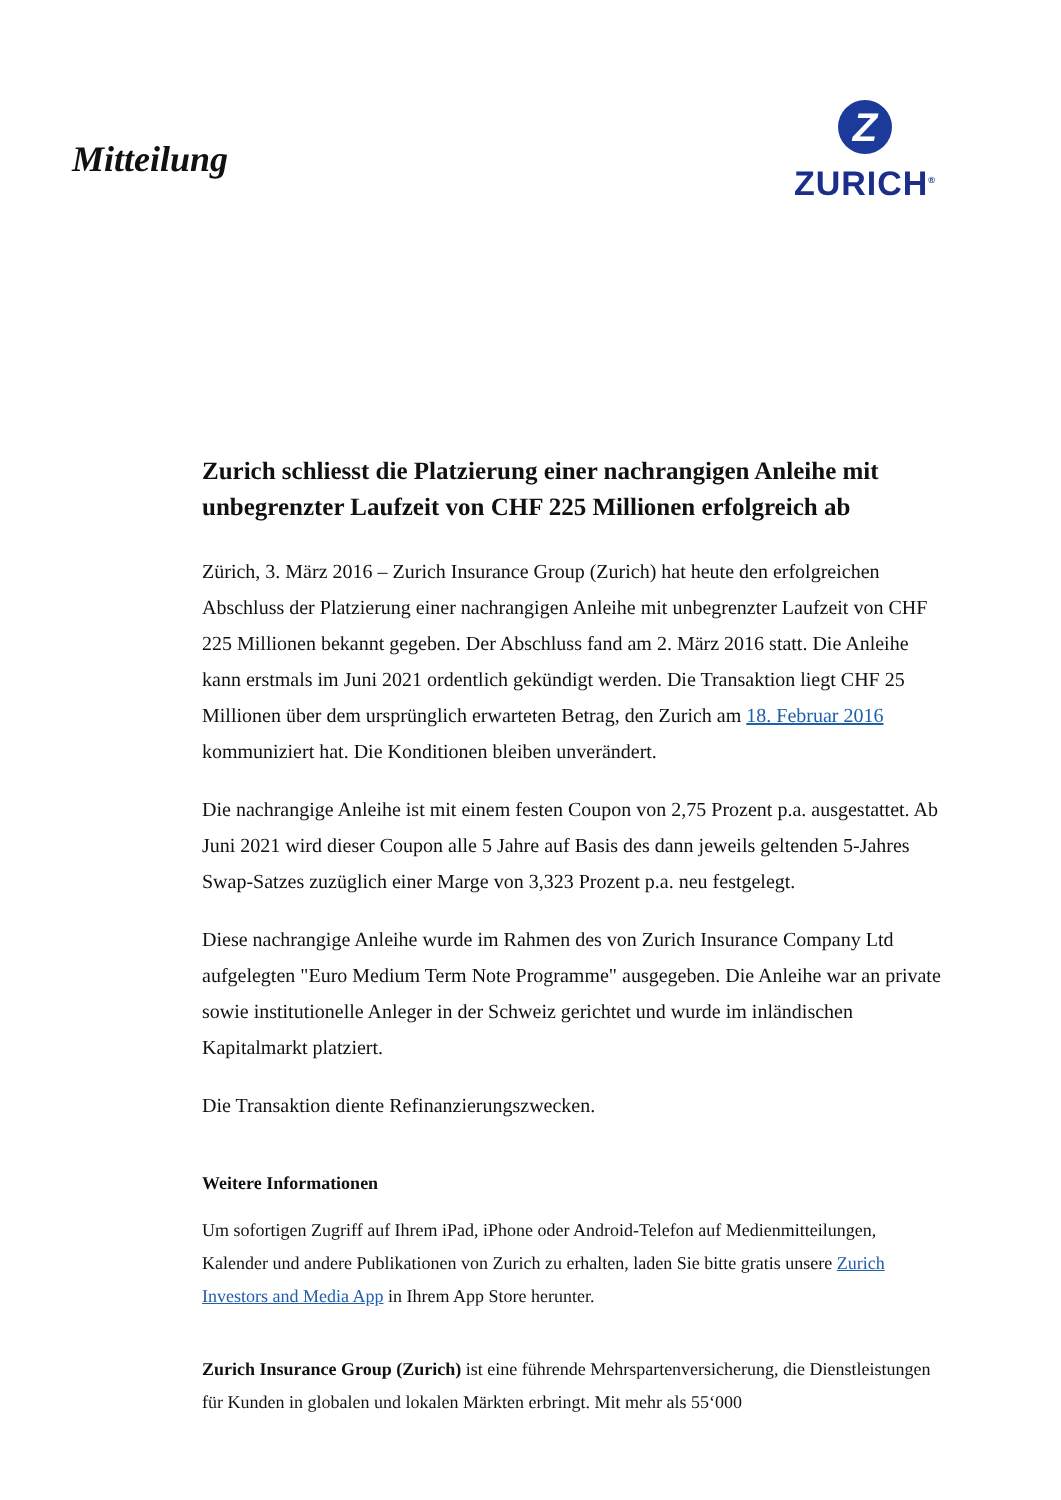Mitteilung
Z
ZURICH<sup>®</sup>
Zurich schliesst die Platzierung einer nachrangigen Anleihe mit unbegrenzter Laufzeit von CHF 225 Millionen erfolgreich ab
Zürich, 3. März 2016 – Zurich Insurance Group (Zurich) hat heute den erfolgreichen Abschluss der Platzierung einer nachrangigen Anleihe mit unbegrenzter Laufzeit von CHF 225 Millionen bekannt gegeben. Der Abschluss fand am 2. März 2016 statt. Die Anleihe kann erstmals im Juni 2021 ordentlich gekündigt werden. Die Transaktion liegt CHF 25 Millionen über dem ursprünglich erwarteten Betrag, den Zurich am 18. Februar 2016 kommuniziert hat. Die Konditionen bleiben unverändert.
Die nachrangige Anleihe ist mit einem festen Coupon von 2,75 Prozent p.a. ausgestattet. Ab Juni 2021 wird dieser Coupon alle 5 Jahre auf Basis des dann jeweils geltenden 5-Jahres Swap-Satzes zuzüglich einer Marge von 3,323 Prozent p.a. neu festgelegt.
Diese nachrangige Anleihe wurde im Rahmen des von Zurich Insurance Company Ltd aufgelegten "Euro Medium Term Note Programme" ausgegeben. Die Anleihe war an private sowie institutionelle Anleger in der Schweiz gerichtet und wurde im inländischen Kapitalmarkt platziert.
Die Transaktion diente Refinanzierungszwecken.
Weitere Informationen
Um sofortigen Zugriff auf Ihrem iPad, iPhone oder Android-Telefon auf Medienmitteilungen, Kalender und andere Publikationen von Zurich zu erhalten, laden Sie bitte gratis unsere Zurich Investors and Media App in Ihrem App Store herunter.
Zurich Insurance Group (Zurich) ist eine führende Mehrspartenversicherung, die Dienstleistungen für Kunden in globalen und lokalen Märkten erbringt. Mit mehr als 55‘000